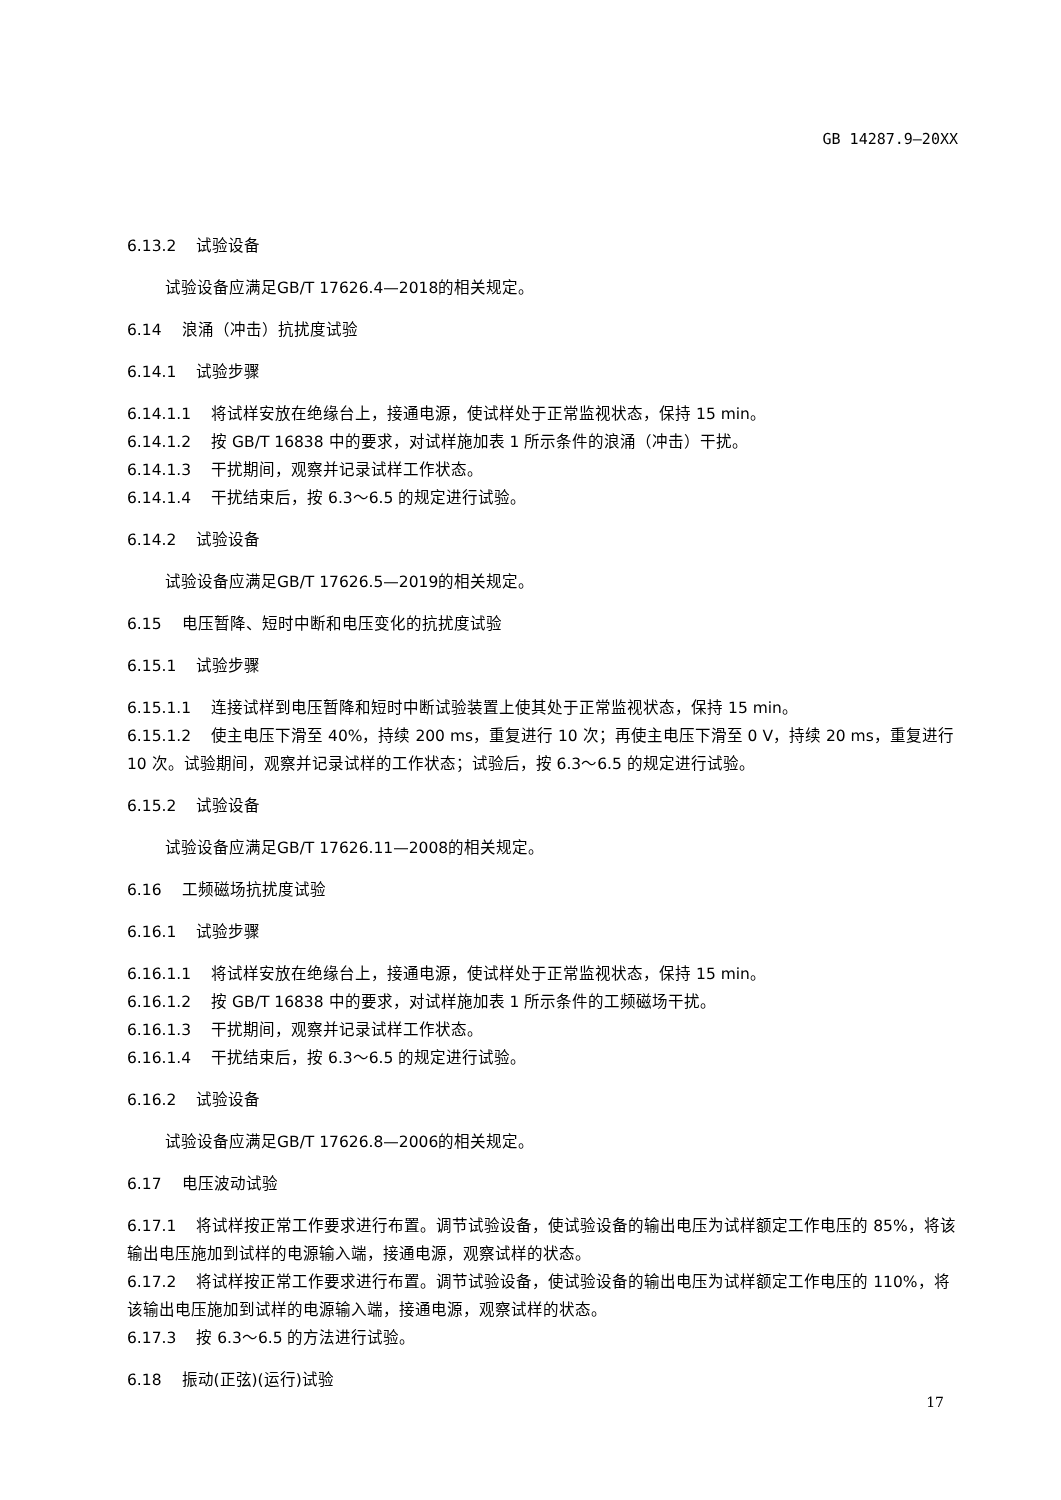GB 14287.9—20XX
6.13.2 试验设备
试验设备应满足GB/T 17626.4—2018的相关规定。
6.14 浪涌（冲击）抗扰度试验
6.14.1 试验步骤
6.14.1.1 将试样安放在绝缘台上，接通电源，使试样处于正常监视状态，保持 15 min。
6.14.1.2 按 GB/T 16838 中的要求，对试样施加表 1 所示条件的浪涌（冲击）干扰。
6.14.1.3 干扰期间，观察并记录试样工作状态。
6.14.1.4 干扰结束后，按 6.3～6.5 的规定进行试验。
6.14.2 试验设备
试验设备应满足GB/T 17626.5—2019的相关规定。
6.15 电压暂降、短时中断和电压变化的抗扰度试验
6.15.1 试验步骤
6.15.1.1 连接试样到电压暂降和短时中断试验装置上使其处于正常监视状态，保持 15 min。
6.15.1.2 使主电压下滑至 40%，持续 200 ms，重复进行 10 次；再使主电压下滑至 0 V，持续 20 ms，重复进行 10 次。试验期间，观察并记录试样的工作状态；试验后，按 6.3～6.5 的规定进行试验。
6.15.2 试验设备
试验设备应满足GB/T 17626.11—2008的相关规定。
6.16 工频磁场抗扰度试验
6.16.1 试验步骤
6.16.1.1 将试样安放在绝缘台上，接通电源，使试样处于正常监视状态，保持 15 min。
6.16.1.2 按 GB/T 16838 中的要求，对试样施加表 1 所示条件的工频磁场干扰。
6.16.1.3 干扰期间，观察并记录试样工作状态。
6.16.1.4 干扰结束后，按 6.3～6.5 的规定进行试验。
6.16.2 试验设备
试验设备应满足GB/T 17626.8—2006的相关规定。
6.17 电压波动试验
6.17.1 将试样按正常工作要求进行布置。调节试验设备，使试验设备的输出电压为试样额定工作电压的 85%，将该输出电压施加到试样的电源输入端，接通电源，观察试样的状态。
6.17.2 将试样按正常工作要求进行布置。调节试验设备，使试验设备的输出电压为试样额定工作电压的 110%，将该输出电压施加到试样的电源输入端，接通电源，观察试样的状态。
6.17.3 按 6.3～6.5 的方法进行试验。
6.18 振动(正弦)(运行)试验
17